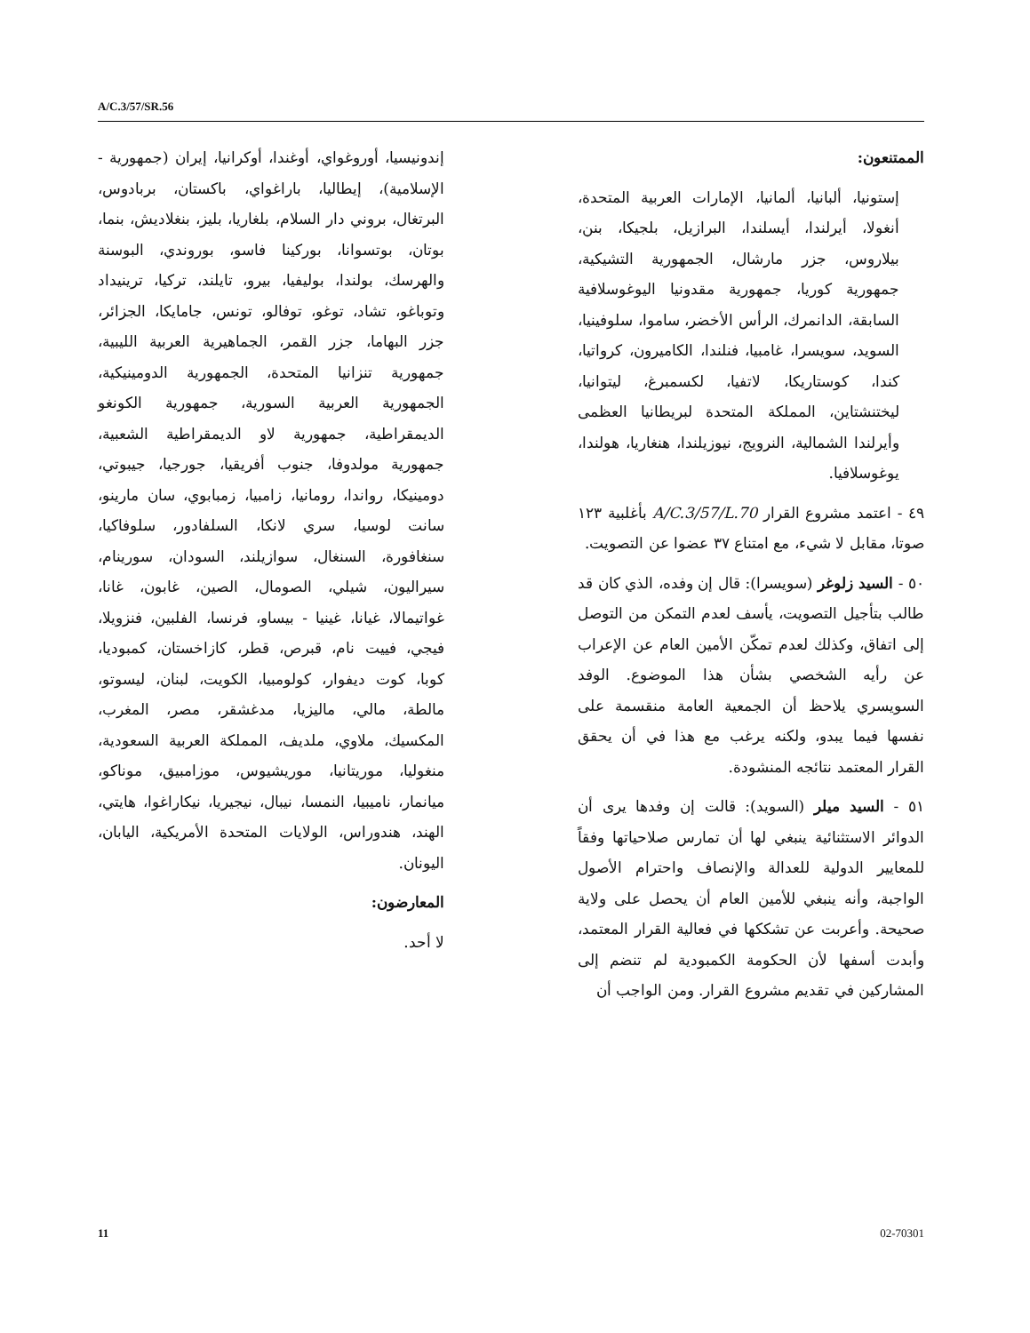A/C.3/57/SR.56
إندونيسيا، أوروغواي، أوغندا، أوكرانيا، إيران (جمهورية - الإسلامية)، إيطاليا، باراغواي، باكستان، بربادوس، البرتغال، بروني دار السلام، بلغاريا، بليز، بنغلاديش، بنما، بوتان، بوتسوانا، بوركينا فاسو، بوروندي، البوسنة والهرسك، بولندا، بوليفيا، بيرو، تايلند، تركيا، ترينيداد وتوباغو، تشاد، توغو، توفالو، تونس، جامايكا، الجزائر، جزر البهاما، جزر القمر، الجماهيرية العربية الليبية، جمهورية تنزانيا المتحدة، الجمهورية الدومينيكية، الجمهورية العربية السورية، جمهورية الكونغو الديمقراطية، جمهورية لاو الديمقراطية الشعبية، جمهورية مولدوفا، جنوب أفريقيا، جورجيا، جيبوتي، دومينيكا، رواندا، رومانيا، زامبيا، زمبابوي، سان مارينو، سانت لوسيا، سري لانكا، السلفادور، سلوفاكيا، سنغافورة، السنغال، سوازيلند، السودان، سورينام، سيراليون، شيلي، الصومال، الصين، غابون، غانا، غواتيمالا، غيانا، غينيا - بيساو، فرنسا، الفلبين، فنزويلا، فيجي، فييت نام، قبرص، قطر، كازاخستان، كمبوديا، كوبا، كوت ديفوار، كولومبيا، الكويت، لبنان، ليسوتو، مالطة، مالي، ماليزيا، مدغشقر، مصر، المغرب، المكسيك، ملاوي، ملديف، المملكة العربية السعودية، منغوليا، موريتانيا، موريشيوس، موزامبيق، موناكو، ميانمار، ناميبيا، النمسا، نيبال، نيجيريا، نيكاراغوا، هايتي، الهند، هندوراس، الولايات المتحدة الأمريكية، اليابان، اليونان.
المعارضون:
لا أحد.
الممتنعون:
إستونيا، ألبانيا، ألمانيا، الإمارات العربية المتحدة، أنغولا، أيرلندا، أيسلندا، البرازيل، بلجيكا، بنن، بيلاروس، جزر مارشال، الجمهورية التشيكية، جمهورية كوريا، جمهورية مقدونيا اليوغوسلافية السابقة، الدانمرك، الرأس الأخضر، ساموا، سلوفينيا، السويد، سويسرا، غامبيا، فنلندا، الكاميرون، كرواتيا، كندا، كوستاريكا، لاتفيا، لكسمبرغ، ليتوانيا، ليختنشتاين، المملكة المتحدة لبريطانيا العظمى وأيرلندا الشمالية، النرويج، نيوزيلندا، هنغاريا، هولندا، يوغوسلافيا.
٤٩ - اعتمد مشروع القرار A/C.3/57/L.70 بأغلبية ١٢٣ صوتا، مقابل لا شيء، مع امتناع ٣٧ عضوا عن التصويت.
٥٠ - السيد زلوغر (سويسرا): قال إن وفده، الذي كان قد طالب بتأجيل التصويت، يأسف لعدم التمكن من التوصل إلى اتفاق، وكذلك لعدم تمكّن الأمين العام عن الإعراب عن رأيه الشخصي بشأن هذا الموضوع. الوفد السويسري يلاحظ أن الجمعية العامة منقسمة على نفسها فيما يبدو، ولكنه يرغب مع هذا في أن يحقق القرار المعتمد نتائجه المنشودة.
٥١ - السيد ميلر (السويد): قالت إن وفدها يرى أن الدوائر الاستثنائية ينبغي لها أن تمارس صلاحياتها وفقاً للمعايير الدولية للعدالة والإنصاف واحترام الأصول الواجبة، وأنه ينبغي للأمين العام أن يحصل على ولاية صحيحة. وأعربت عن تشككها في فعالية القرار المعتمد، وأبدت أسفها لأن الحكومة الكمبودية لم تنضم إلى المشاركين في تقديم مشروع القرار. ومن الواجب أن
11 02-70301